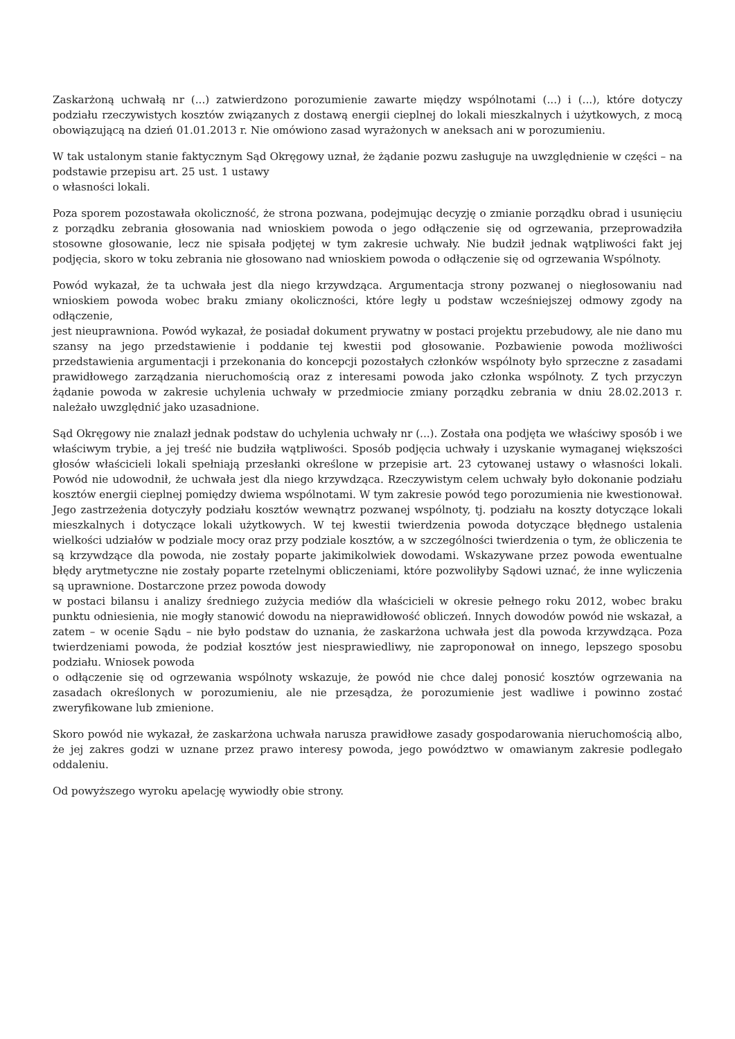Zaskarżoną uchwałą nr (...) zatwierdzono porozumienie zawarte między wspólnotami (...) i (...), które dotyczy podziału rzeczywistych kosztów związanych z dostawą energii cieplnej do lokali mieszkalnych i użytkowych, z mocą obowiązującą na dzień 01.01.2013 r. Nie omówiono zasad wyrażonych w aneksach ani w porozumieniu.
W tak ustalonym stanie faktycznym Sąd Okręgowy uznał, że żądanie pozwu zasługuje na uwzględnienie w części – na podstawie przepisu art. 25 ust. 1 ustawy
o własności lokali.
Poza sporem pozostawała okoliczność, że strona pozwana, podejmując decyzję o zmianie porządku obrad i usunięciu z porządku zebrania głosowania nad wnioskiem powoda o jego odłączenie się od ogrzewania, przeprowadziła stosowne głosowanie, lecz nie spisała podjętej w tym zakresie uchwały. Nie budził jednak wątpliwości fakt jej podjęcia, skoro w toku zebrania nie głosowano nad wnioskiem powoda o odłączenie się od ogrzewania Wspólnoty.
Powód wykazał, że ta uchwała jest dla niego krzywdząca. Argumentacja strony pozwanej o niegłosowaniu nad wnioskiem powoda wobec braku zmiany okoliczności, które legły u podstaw wcześniejszej odmowy zgody na odłączenie,
jest nieuprawniona. Powód wykazał, że posiadał dokument prywatny w postaci projektu przebudowy, ale nie dano mu szansy na jego przedstawienie i poddanie tej kwestii pod głosowanie. Pozbawienie powoda możliwości przedstawienia argumentacji i przekonania do koncepcji pozostałych członków wspólnoty było sprzeczne z zasadami prawidłowego zarządzania nieruchomością oraz z interesami powoda jako członka wspólnoty. Z tych przyczyn żądanie powoda w zakresie uchylenia uchwały w przedmiocie zmiany porządku zebrania w dniu 28.02.2013 r. należało uwzględnić jako uzasadnione.
Sąd Okręgowy nie znalazł jednak podstaw do uchylenia uchwały nr (...). Została ona podjęta we właściwy sposób i we właściwym trybie, a jej treść nie budziła wątpliwości. Sposób podjęcia uchwały i uzyskanie wymaganej większości głosów właścicieli lokali spełniają przesłanki określone w przepisie art. 23 cytowanej ustawy o własności lokali. Powód nie udowodnił, że uchwała jest dla niego krzywdząca. Rzeczywistym celem uchwały było dokonanie podziału kosztów energii cieplnej pomiędzy dwiema wspólnotami. W tym zakresie powód tego porozumienia nie kwestionował. Jego zastrzeżenia dotyczyły podziału kosztów wewnątrz pozwanej wspólnoty, tj. podziału na koszty dotyczące lokali mieszkalnych i dotyczące lokali użytkowych. W tej kwestii twierdzenia powoda dotyczące błędnego ustalenia wielkości udziałów w podziale mocy oraz przy podziale kosztów, a w szczególności twierdzenia o tym, że obliczenia te są krzywdzące dla powoda, nie zostały poparte jakimikolwiek dowodami. Wskazywane przez powoda ewentualne błędy arytmetyczne nie zostały poparte rzetelnymi obliczeniami, które pozwoliłyby Sądowi uznać, że inne wyliczenia są uprawnione. Dostarczone przez powoda dowody
w postaci bilansu i analizy średniego zużycia mediów dla właścicieli w okresie pełnego roku 2012, wobec braku punktu odniesienia, nie mogły stanowić dowodu na nieprawidłowość obliczeń. Innych dowodów powód nie wskazał, a zatem – w ocenie Sądu – nie było podstaw do uznania, że zaskarżona uchwała jest dla powoda krzywdząca. Poza twierdzeniami powoda, że podział kosztów jest niesprawiedliwy, nie zaproponował on innego, lepszego sposobu podziału. Wniosek powoda
o odłączenie się od ogrzewania wspólnoty wskazuje, że powód nie chce dalej ponosić kosztów ogrzewania na zasadach określonych w porozumieniu, ale nie przesądza, że porozumienie jest wadliwe i powinno zostać zweryfikowane lub zmienione.
Skoro powód nie wykazał, że zaskarżona uchwała narusza prawidłowe zasady gospodarowania nieruchomością albo, że jej zakres godzi w uznane przez prawo interesy powoda, jego powództwo w omawianym zakresie podlegało oddaleniu.
Od powyższego wyroku apelację wywiodły obie strony.